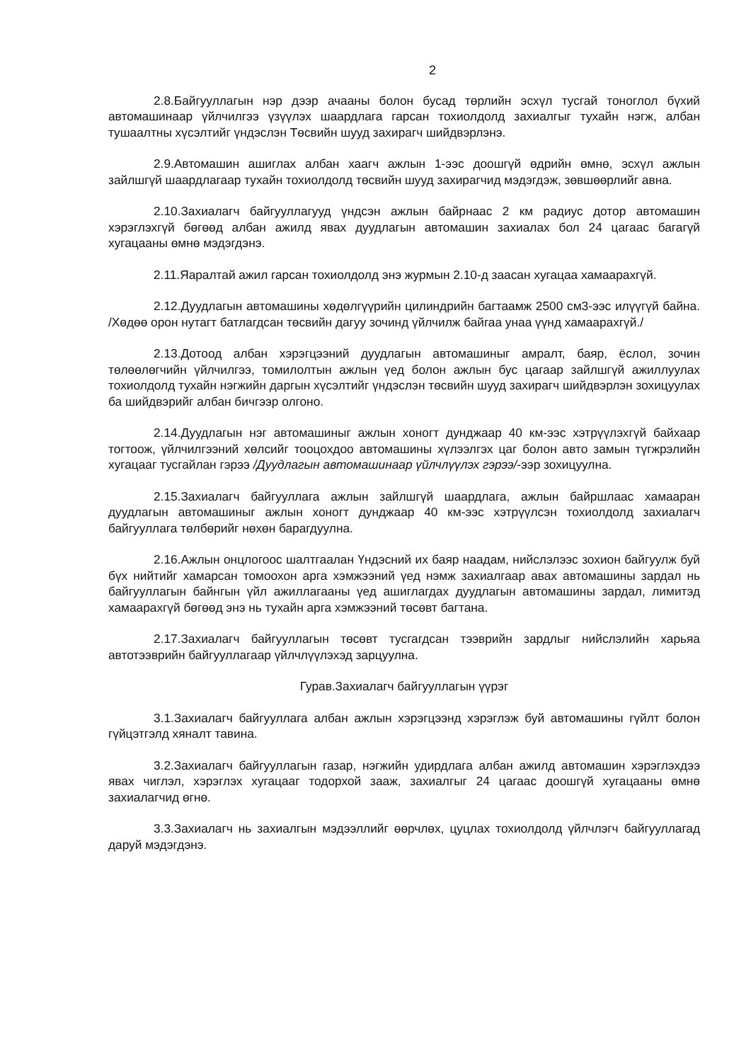2
2.8.Байгууллагын нэр дээр ачааны болон бусад төрлийн эсхүл тусгай тоноглол бүхий автомашинаар үйлчилгээ үзүүлэх шаардлага гарсан тохиолдолд захиалгыг тухайн нэгж, албан тушаалтны хүсэлтийг үндэслэн Төсвийн шууд захирагч шийдвэрлэнэ.
2.9.Автомашин ашиглах албан хаагч ажлын 1-ээс доошгүй өдрийн өмнө, эсхүл ажлын зайлшгүй шаардлагаар тухайн тохиолдолд төсвийн шууд захирагчид мэдэгдэж, зөвшөөрлийг авна.
2.10.Захиалагч байгууллагууд үндсэн ажлын байрнаас 2 км радиус дотор автомашин хэрэглэхгүй бөгөөд албан ажилд явах дуудлагын автомашин захиалах бол 24 цагаас багагүй хугацааны өмнө мэдэгдэнэ.
2.11.Яаралтай ажил гарсан тохиолдолд энэ журмын 2.10-д заасан хугацаа хамаарахгүй.
2.12.Дуудлагын автомашины хөдөлгүүрийн цилиндрийн багтаамж 2500 см3-ээс илүүгүй байна. /Хөдөө орон нутагт батлагдсан төсвийн дагуу зочинд үйлчилж байгаа унаа үүнд хамаарахгүй./
2.13.Дотоод албан хэрэгцээний дуудлагын автомашиныг амралт, баяр, ёслол, зочин төлөөлөгчийн үйлчилгээ, томилолтын ажлын үед болон ажлын бус цагаар зайлшгүй ажиллуулах тохиолдолд тухайн нэгжийн даргын хүсэлтийг үндэслэн төсвийн шууд захирагч шийдвэрлэн зохицуулах ба шийдвэрийг албан бичгээр олгоно.
2.14.Дуудлагын нэг автомашиныг ажлын хоногт дунджаар 40 км-ээс хэтрүүлэхгүй байхаар тогтоож, үйлчилгээний хөлсийг тооцохдоо автомашины хүлээлгэх цаг болон авто замын түгжрэлийн хугацааг тусгайлан гэрээ /Дуудлагын автомашинаар үйлчлүүлэх гэрээ/-ээр зохицуулна.
2.15.Захиалагч байгууллага ажлын зайлшгүй шаардлага, ажлын байршлаас хамааран дуудлагын автомашиныг ажлын хоногт дунджаар 40 км-ээс хэтрүүлсэн тохиолдолд захиалагч байгууллага төлбөрийг нөхөн барагдуулна.
2.16.Ажлын онцлогоос шалтгаалан Үндэсний их баяр наадам, нийслэлээс зохион байгуулж буй бүх нийтийг хамарсан томоохон арга хэмжээний үед нэмж захиалгаар авах автомашины зардал нь байгууллагын байнгын үйл ажиллагааны үед ашиглагдах дуудлагын автомашины зардал, лимитэд хамаарахгүй бөгөөд энэ нь тухайн арга хэмжээний төсөвт багтана.
2.17.Захиалагч байгууллагын төсөвт тусгагдсан тээврийн зардлыг нийслэлийн харьяа автотээврийн байгууллагаар үйлчлүүлэхэд зарцуулна.
Гурав.Захиалагч байгууллагын үүрэг
3.1.Захиалагч байгууллага албан ажлын хэрэгцээнд хэрэглэж буй автомашины гүйлт болон гүйцэтгэлд хяналт тавина.
3.2.Захиалагч байгууллагын газар, нэгжийн удирдлага албан ажилд автомашин хэрэглэхдээ явах чиглэл, хэрэглэх хугацааг тодорхой зааж, захиалгыг 24 цагаас доошгүй хугацааны өмнө захиалагчид өгнө.
3.3.Захиалагч нь захиалгын мэдээллийг өөрчлөх, цуцлах тохиолдолд үйлчлэгч байгууллагад даруй мэдэгдэнэ.